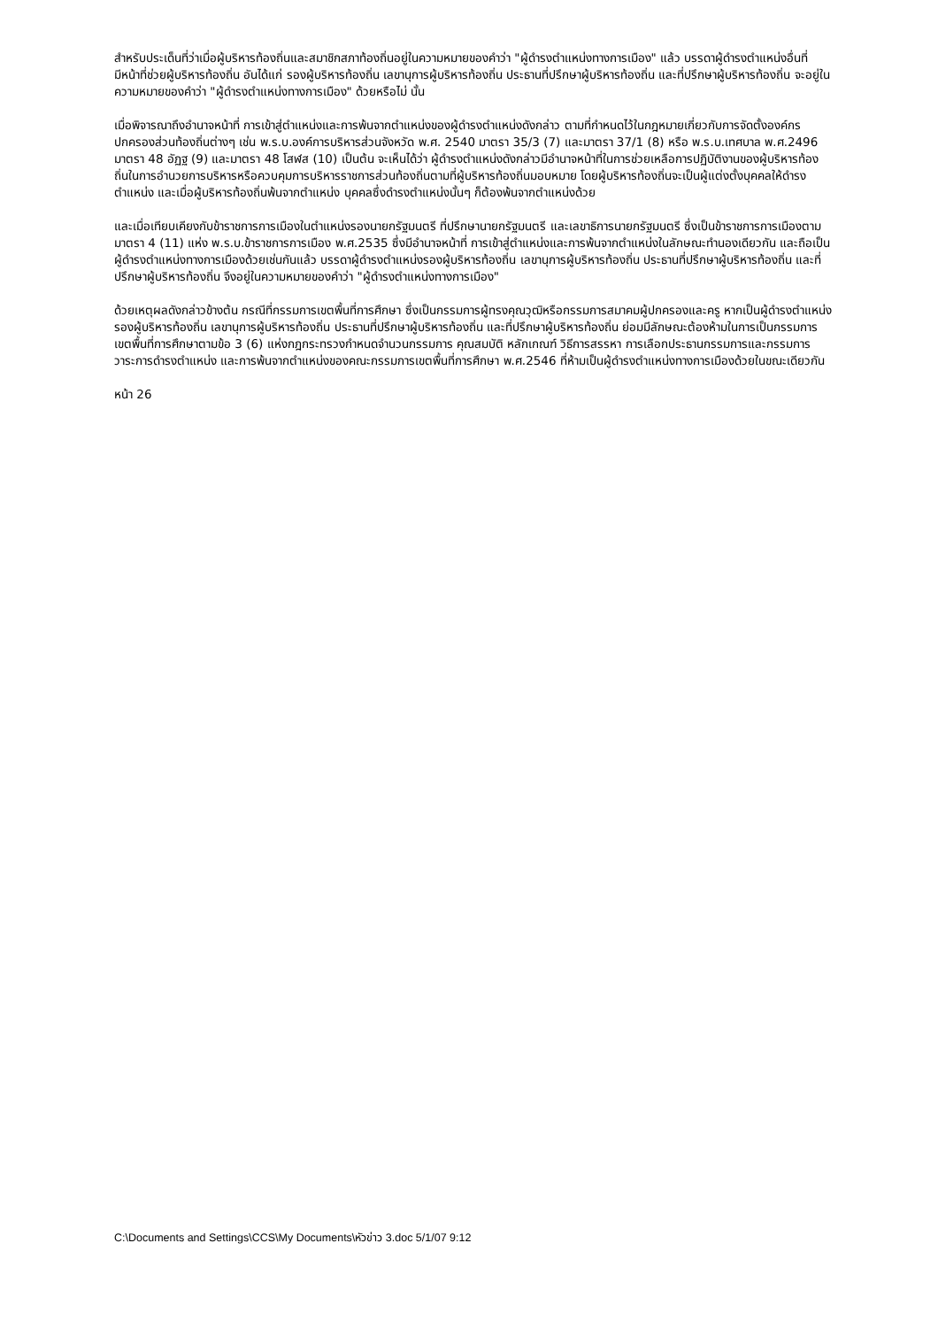สำหรับประเด็นที่ว่าเมื่อผู้บริหารท้องถิ่นและสมาชิกสภาท้องถิ่นอยู่ในความหมายของคำว่า "ผู้ดำรงตำแหน่งทางการเมือง" แล้ว บรรดาผู้ดำรงตำแหน่งอื่นที่มีหน้าที่ช่วยผู้บริหารท้องถิ่น อันได้แก่ รองผู้บริหารท้องถิ่น เลขานุการผู้บริหารท้องถิ่น ประธานที่ปรึกษาผู้บริหารท้องถิ่น และที่ปรึกษาผู้บริหารท้องถิ่น จะอยู่ในความหมายของคำว่า "ผู้ดำรงตำแหน่งทางการเมือง" ด้วยหรือไม่ นั้น
เมื่อพิจารณาถึงอำนาจหน้าที่ การเข้าสู่ตำแหน่งและการพ้นจากตำแหน่งของผู้ดำรงตำแหน่งดังกล่าว ตามที่กำหนดไว้ในกฎหมายเกี่ยวกับการจัดตั้งองค์กรปกครองส่วนท้องถิ่นต่างๆ เช่น พ.ร.บ.องค์การบริหารส่วนจังหวัด พ.ศ. 2540 มาตรา 35/3 (7) และมาตรา 37/1 (8) หรือ พ.ร.บ.เทศบาล พ.ศ.2496 มาตรา 48 อัฏฐ (9) และมาตรา 48 โสฬส (10) เป็นต้น จะเห็นได้ว่า ผู้ดำรงตำแหน่งดังกล่าวมีอำนาจหน้าที่ในการช่วยเหลือการปฏิบัติงานของผู้บริหารท้องถิ่นในการอำนวยการบริหารหรือควบคุมการบริหารราชการส่วนท้องถิ่นตามที่ผู้บริหารท้องถิ่นมอบหมาย โดยผู้บริหารท้องถิ่นจะเป็นผู้แต่งตั้งบุคคลให้ดำรงตำแหน่ง และเมื่อผู้บริหารท้องถิ่นพ้นจากตำแหน่ง บุคคลซึ่งดำรงตำแหน่งนั้นๆ ก็ต้องพ้นจากตำแหน่งด้วย
และเมื่อเทียบเคียงกับข้าราชการการเมืองในตำแหน่งรองนายกรัฐมนตรี ที่ปรึกษานายกรัฐมนตรี และเลขาธิการนายกรัฐมนตรี ซึ่งเป็นข้าราชการการเมืองตามมาตรา 4 (11) แห่ง พ.ร.บ.ข้าราชการการเมือง พ.ศ.2535 ซึ่งมีอำนาจหน้าที่ การเข้าสู่ตำแหน่งและการพ้นจากตำแหน่งในลักษณะทำนองเดียวกัน และถือเป็นผู้ดำรงตำแหน่งทางการเมืองด้วยเช่นกันแล้ว บรรดาผู้ดำรงตำแหน่งรองผู้บริหารท้องถิ่น เลขานุการผู้บริหารท้องถิ่น ประธานที่ปรึกษาผู้บริหารท้องถิ่น และที่ปรึกษาผู้บริหารท้องถิ่น จึงอยู่ในความหมายของคำว่า "ผู้ดำรงตำแหน่งทางการเมือง"
ด้วยเหตุผลดังกล่าวข้างต้น กรณีที่กรรมการเขตพื้นที่การศึกษา ซึ่งเป็นกรรมการผู้ทรงคุณวุฒิหรือกรรมการสมาคมผู้ปกครองและครู หากเป็นผู้ดำรงตำแหน่งรองผู้บริหารท้องถิ่น เลขานุการผู้บริหารท้องถิ่น ประธานที่ปรึกษาผู้บริหารท้องถิ่น และที่ปรึกษาผู้บริหารท้องถิ่น ย่อมมีลักษณะต้องห้ามในการเป็นกรรมการเขตพื้นที่การศึกษาตามข้อ 3 (6) แห่งกฎกระทรวงกำหนดจำนวนกรรมการ คุณสมบัติ หลักเกณฑ์ วิธีการสรรหา การเลือกประธานกรรมการและกรรมการ วาระการดำรงตำแหน่ง และการพ้นจากตำแหน่งของคณะกรรมการเขตพื้นที่การศึกษา พ.ศ.2546 ที่ห้ามเป็นผู้ดำรงตำแหน่งทางการเมืองด้วยในขณะเดียวกัน
หน้า 26
C:\Documents and Settings\CCS\My Documents\หัวข่าว 3.doc 5/1/07 9:12